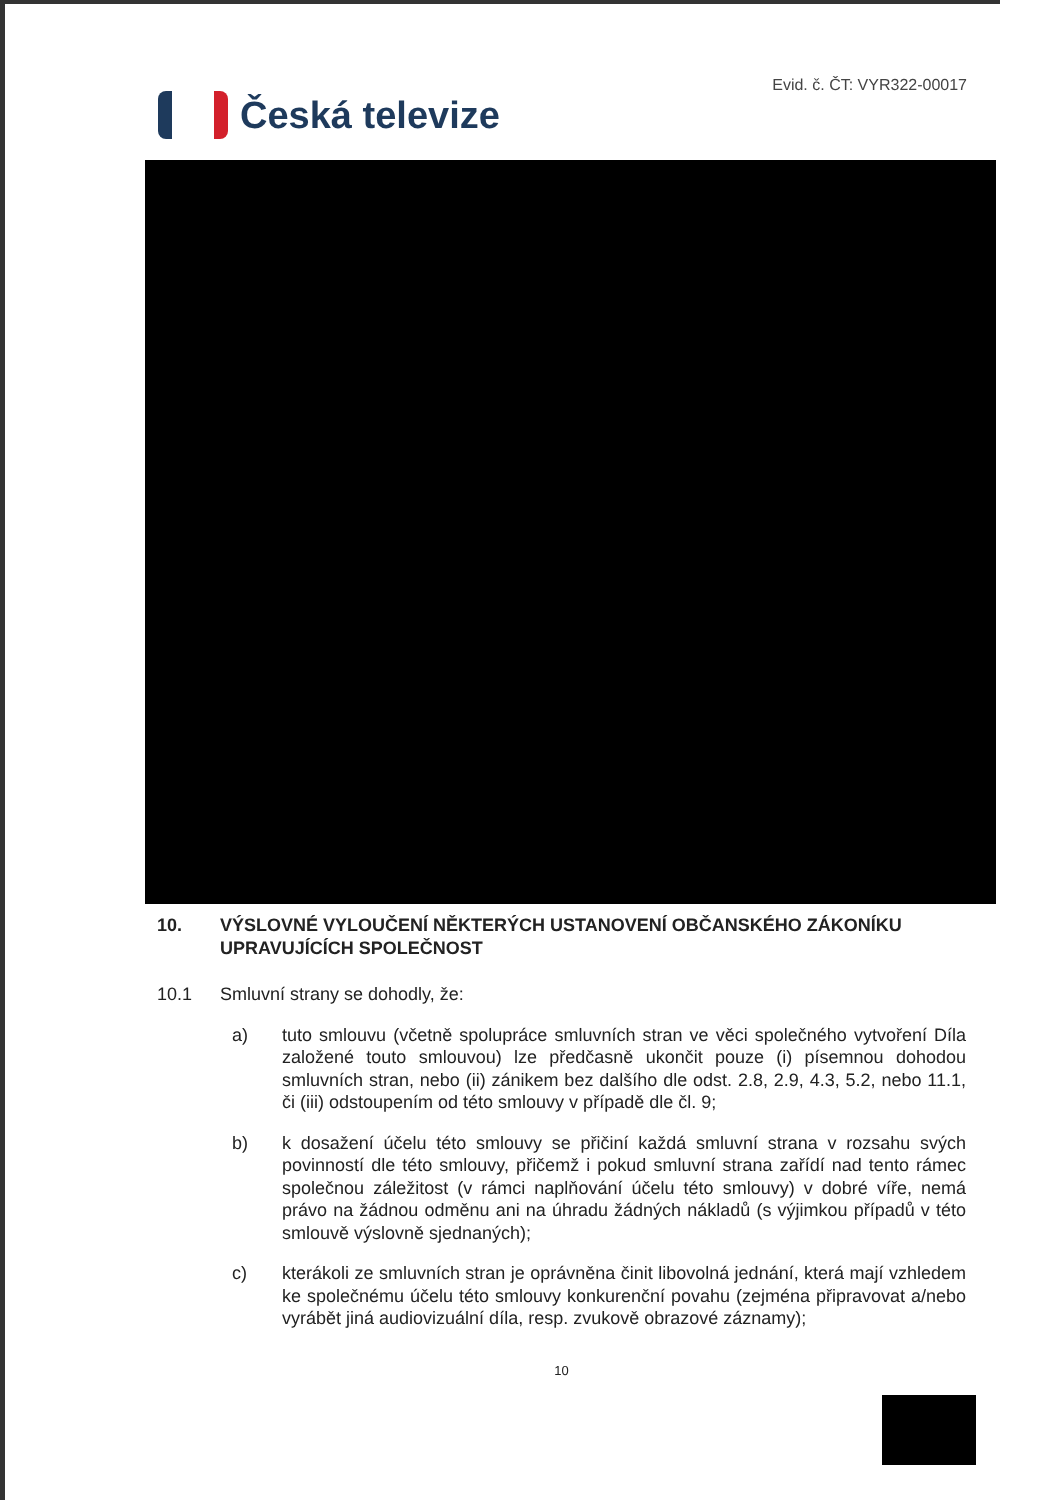Česká televize
Evid. č. ČT: VYR322-00017
10. VÝSLOVNÉ VYLOUČENÍ NĚKTERÝCH USTANOVENÍ OBČANSKÉHO ZÁKONÍKU UPRAVUJÍCÍCH SPOLEČNOST
10.1 Smluvní strany se dohodly, že:
a) tuto smlouvu (včetně spolupráce smluvních stran ve věci společného vytvoření Díla založené touto smlouvou) lze předčasně ukončit pouze (i) písemnou dohodou smluvních stran, nebo (ii) zánikem bez dalšího dle odst. 2.8, 2.9, 4.3, 5.2, nebo 11.1, či (iii) odstoupením od této smlouvy v případě dle čl. 9;
b) k dosažení účelu této smlouvy se přičiní každá smluvní strana v rozsahu svých povinností dle této smlouvy, přičemž i pokud smluvní strana zařídí nad tento rámec společnou záležitost (v rámci naplňování účelu této smlouvy) v dobré víře, nemá právo na žádnou odměnu ani na úhradu žádných nákladů (s výjimkou případů v této smlouvě výslovně sjednaných);
c) kterákoli ze smluvních stran je oprávněna činit libovolná jednání, která mají vzhledem ke společnému účelu této smlouvy konkurenční povahu (zejména připravovat a/nebo vyrábět jiná audiovizuální díla, resp. zvukově obrazové záznamy);
10